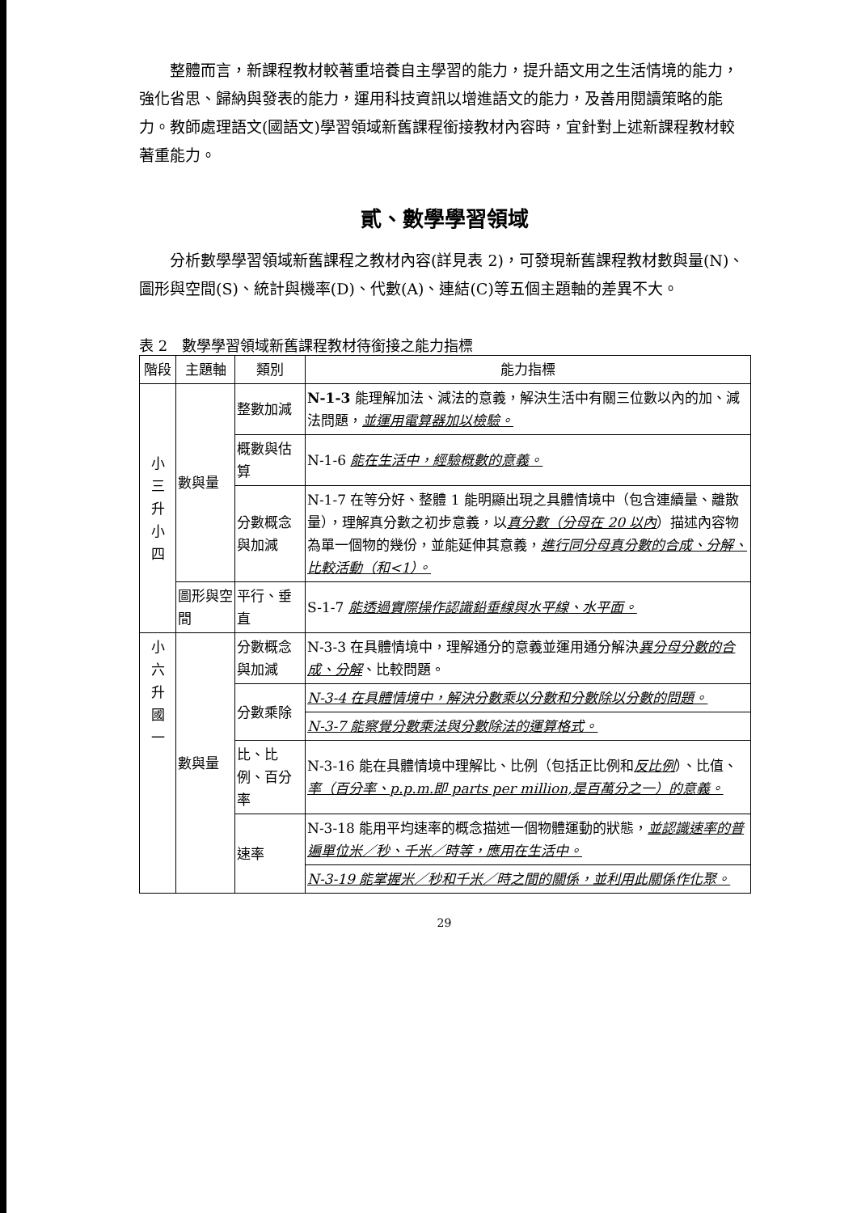整體而言，新課程教材較著重培養自主學習的能力，提升語文用之生活情境的能力，強化省思、歸納與發表的能力，運用科技資訊以增進語文的能力，及善用閱讀策略的能力。教師處理語文(國語文)學習領域新舊課程銜接教材內容時，宜針對上述新課程教材較著重能力。
貳、數學學習領域
分析數學學習領域新舊課程之教材內容(詳見表 2)，可發現新舊課程教材數與量(N)、圖形與空間(S)、統計與機率(D)、代數(A)、連結(C)等五個主題軸的差異不大。
表 2　數學學習領域新舊課程教材待銜接之能力指標
| 階段 | 主題軸 | 類別 | 能力指標 |
| --- | --- | --- | --- |
| 小 三 升 小 四 | 數與量 | 整數加減 | N-1-3 能理解加法、減法的意義，解決生活中有關三位數以內的加、減法問題， 並運用電算器加以檢驗。 |
| | | 概數與估算 | N-1-6 能在生活中，經驗概數的意義。 |
| | | 分數概念與加減 | N-1-7 在等分好、整體 1 能明顯出現之具體情境中（包含連續量、離散量），理解真分數之初步意義，以 真分數（分母在 20 以內 ）描述內容物為單一個物的幾份，並能延伸其意義， 進行同分母真分數的合成、分解、比較活動（和<1）。 |
| | 圖形與空間 | 平行、垂直 | S-1-7 能透過實際操作認識鉛垂線與水平線、水平面。 |
| 小 六 升 國 一 | 數與量 | 分數概念與加減 | N-3-3 在具體情境中，理解通分的意義並運用通分解決 異分母分數的合成、分解 、比較問題。 |
| | | 分數乘除 | N-3-4 在具體情境中，解決分數乘以分數和分數除以分數的問題。 |
| | | | N-3-7 能察覺分數乘法與分數除法的運算格式。 |
| | | 比、比例、百分率 | N-3-16 能在具體情境中理解比、比例（包括正比例和 反比例 ）、比值、 率（百分率、p.p.m.即 parts per million,是百萬分之一）的意義。 |
| | | 速率 | N-3-18 能用平均速率的概念描述一個物體運動的狀態， 並認識速率的普遍單位米／秒、千米／時等，應用在生活中。 |
| | | | N-3-19 能掌握米／秒和千米／時之間的關係，並利用此關係作化聚。 |
29